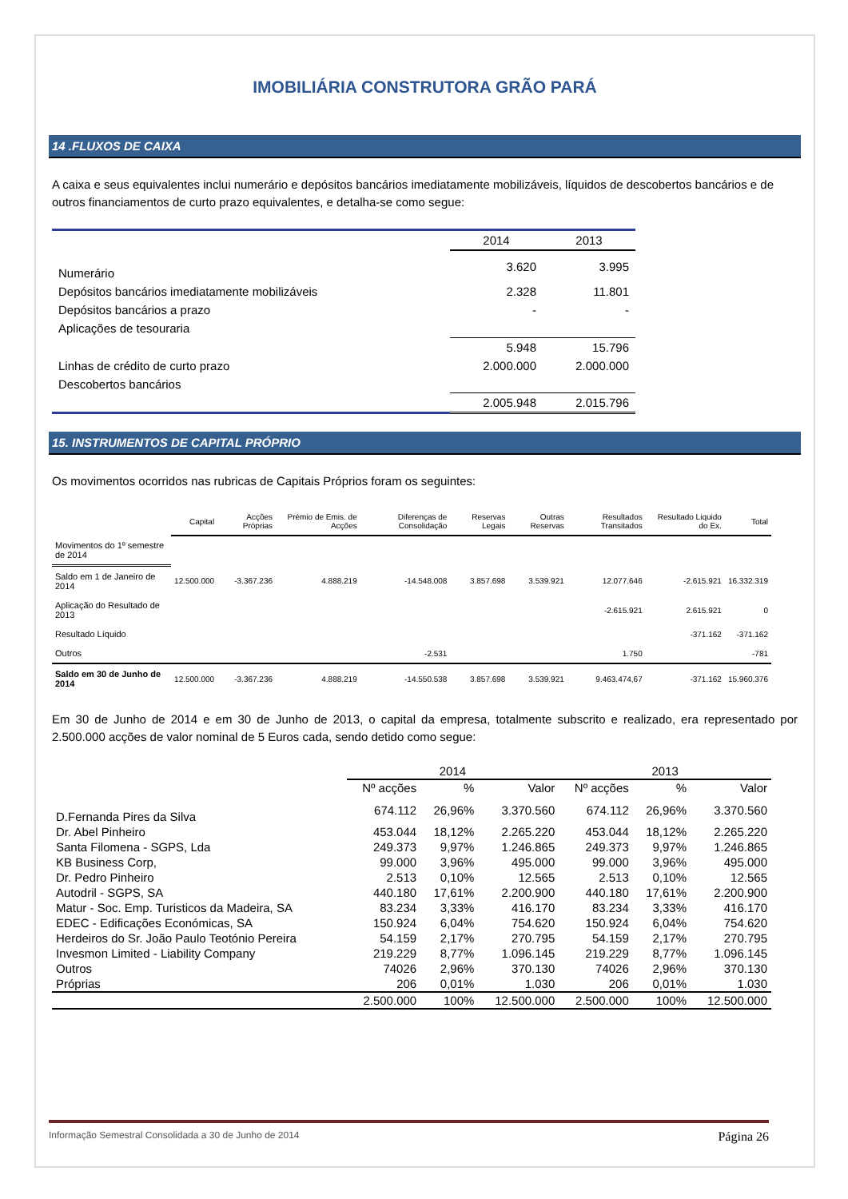IMOBILIÁRIA CONSTRUTORA GRÃO PARÁ
14 .FLUXOS DE CAIXA
A caixa e seus equivalentes inclui numerário e depósitos bancários imediatamente mobilizáveis, líquidos de descobertos bancários e de outros financiamentos de curto prazo equivalentes, e detalha-se como segue:
| | 2014 | 2013 |
| Numerário | 3.620 | 3.995 |
| Depósitos bancários imediatamente mobilizáveis | 2.328 | 11.801 |
| Depósitos bancários a prazo | - | - |
| Aplicações de tesouraria | | |
| | 5.948 | 15.796 |
| Linhas de crédito de curto prazo | 2.000.000 | 2.000.000 |
| Descobertos bancários | | |
| | 2.005.948 | 2.015.796 |
15. INSTRUMENTOS DE CAPITAL PRÓPRIO
Os movimentos ocorridos nas rubricas de Capitais Próprios foram os seguintes:
| | Capital | Acções Próprias | Prémio de Emis. de Acções | Diferenças de Consolidação | Reservas Legais | Outras Reservas | Resultados Transitados | Resultado Liquido do Ex. | Total |
| Movimentos do 1º semestre de 2014 | | | | | | | | | |
| Saldo em 1 de Janeiro de 2014 | 12.500.000 | -3.367.236 | 4.888.219 | -14.548.008 | 3.857.698 | 3.539.921 | 12.077.646 | -2.615.921 | 16.332.319 |
| Aplicação do Resultado de 2013 | | | | | | | -2.615.921 | 2.615.921 | 0 |
| Resultado Líquido | | | | | | | | -371.162 | -371.162 |
| Outros | | | | -2.531 | | | 1.750 | | -781 |
| Saldo em 30 de Junho de 2014 | 12.500.000 | -3.367.236 | 4.888.219 | -14.550.538 | 3.857.698 | 3.539.921 | 9.463.474,67 | -371.162 | 15.960.376 |
Em 30 de Junho de 2014 e em 30 de Junho de 2013, o capital da empresa, totalmente subscrito e realizado, era representado por 2.500.000 acções de valor nominal de 5 Euros cada, sendo detido como segue:
| | 2014 | | | 2013 | | |
| | Nº acções | % | Valor | Nº acções | % | Valor |
| D.Fernanda Pires da Silva | 674.112 | 26,96% | 3.370.560 | 674.112 | 26,96% | 3.370.560 |
| Dr. Abel Pinheiro | 453.044 | 18,12% | 2.265.220 | 453.044 | 18,12% | 2.265.220 |
| Santa Filomena - SGPS, Lda | 249.373 | 9,97% | 1.246.865 | 249.373 | 9,97% | 1.246.865 |
| KB Business Corp, | 99.000 | 3,96% | 495.000 | 99.000 | 3,96% | 495.000 |
| Dr. Pedro Pinheiro | 2.513 | 0,10% | 12.565 | 2.513 | 0,10% | 12.565 |
| Autodril - SGPS, SA | 440.180 | 17,61% | 2.200.900 | 440.180 | 17,61% | 2.200.900 |
| Matur - Soc. Emp. Turisticos da Madeira, SA | 83.234 | 3,33% | 416.170 | 83.234 | 3,33% | 416.170 |
| EDEC - Edificações Económicas, SA | 150.924 | 6,04% | 754.620 | 150.924 | 6,04% | 754.620 |
| Herdeiros do Sr. João Paulo Teotónio Pereira | 54.159 | 2,17% | 270.795 | 54.159 | 2,17% | 270.795 |
| Invesmon Limited - Liability Company | 219.229 | 8,77% | 1.096.145 | 219.229 | 8,77% | 1.096.145 |
| Outros | 74026 | 2,96% | 370.130 | 74026 | 2,96% | 370.130 |
| Próprias | 206 | 0,01% | 1.030 | 206 | 0,01% | 1.030 |
| | 2.500.000 | 100% | 12.500.000 | 2.500.000 | 100% | 12.500.000 |
Informação Semestral Consolidada a 30 de Junho de 2014 Página 26